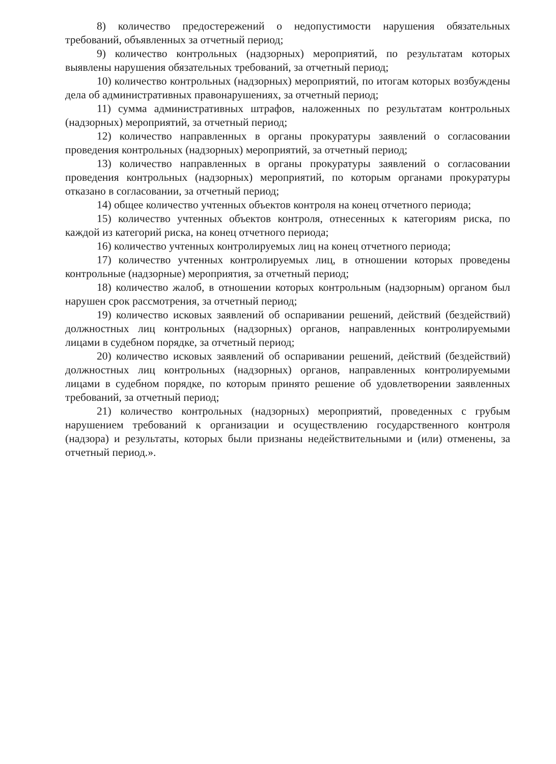8) количество предостережений о недопустимости нарушения обязательных требований, объявленных за отчетный период;
9) количество контрольных (надзорных) мероприятий, по результатам которых выявлены нарушения обязательных требований, за отчетный период;
10) количество контрольных (надзорных) мероприятий, по итогам которых возбуждены дела об административных правонарушениях, за отчетный период;
11) сумма административных штрафов, наложенных по результатам контрольных (надзорных) мероприятий, за отчетный период;
12) количество направленных в органы прокуратуры заявлений о согласовании проведения контрольных (надзорных) мероприятий, за отчетный период;
13) количество направленных в органы прокуратуры заявлений о согласовании проведения контрольных (надзорных) мероприятий, по которым органами прокуратуры отказано в согласовании, за отчетный период;
14) общее количество учтенных объектов контроля на конец отчетного периода;
15) количество учтенных объектов контроля, отнесенных к категориям риска, по каждой из категорий риска, на конец отчетного периода;
16) количество учтенных контролируемых лиц на конец отчетного периода;
17) количество учтенных контролируемых лиц, в отношении которых проведены контрольные (надзорные) мероприятия, за отчетный период;
18) количество жалоб, в отношении которых контрольным (надзорным) органом был нарушен срок рассмотрения, за отчетный период;
19) количество исковых заявлений об оспаривании решений, действий (бездействий) должностных лиц контрольных (надзорных) органов, направленных контролируемыми лицами в судебном порядке, за отчетный период;
20) количество исковых заявлений об оспаривании решений, действий (бездействий) должностных лиц контрольных (надзорных) органов, направленных контролируемыми лицами в судебном порядке, по которым принято решение об удовлетворении заявленных требований, за отчетный период;
21) количество контрольных (надзорных) мероприятий, проведенных с грубым нарушением требований к организации и осуществлению государственного контроля (надзора) и результаты, которых были признаны недействительными и (или) отменены, за отчетный период.».